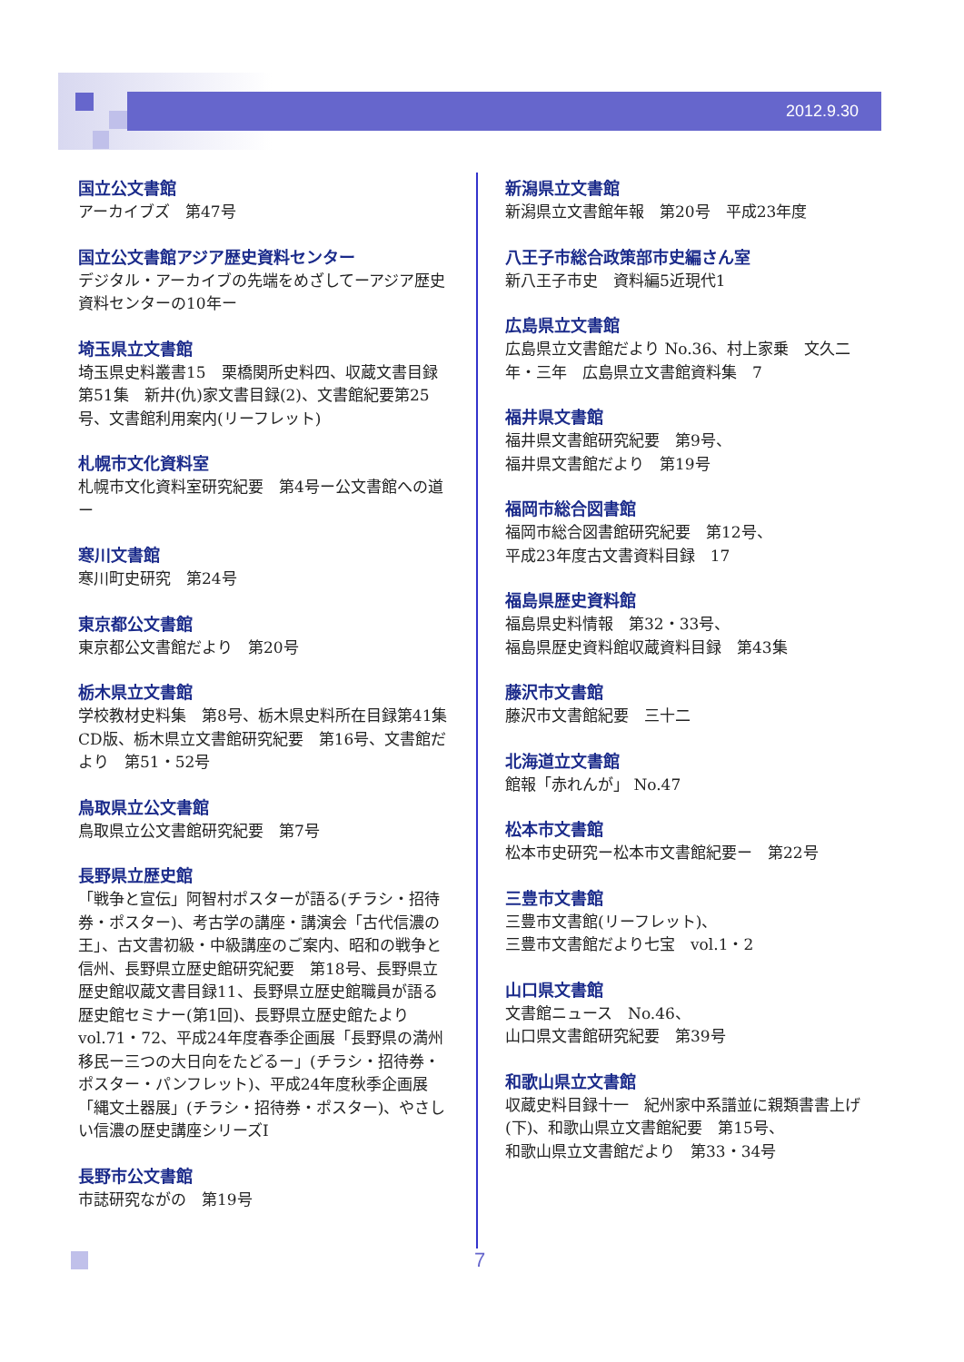2012.9.30
国立公文書館
アーカイブズ　第47号
国立公文書館アジア歴史資料センター
デジタル・アーカイブの先端をめざしてーアジア歴史資料センターの10年ー
埼玉県立文書館
埼玉県史料叢書15　栗橋関所史料四、収蔵文書目録第51集　新井(仇)家文書目録(2)、文書館紀要第25号、文書館利用案内(リーフレット)
札幌市文化資料室
札幌市文化資料室研究紀要　第4号ー公文書館への道ー
寒川文書館
寒川町史研究　第24号
東京都公文書館
東京都公文書館だより　第20号
栃木県立文書館
学校教材史料集　第8号、栃木県史料所在目録第41集CD版、栃木県立文書館研究紀要　第16号、文書館だより　第51・52号
鳥取県立公文書館
鳥取県立公文書館研究紀要　第7号
長野県立歴史館
「戦争と宣伝」阿智村ポスターが語る(チラシ・招待券・ポスター)、考古学の講座・講演会「古代信濃の王」、古文書初級・中級講座のご案内、昭和の戦争と信州、長野県立歴史館研究紀要　第18号、長野県立歴史館収蔵文書目録11、長野県立歴史館職員が語る歴史館セミナー(第1回)、長野県立歴史館たより　vol.71・72、平成24年度春季企画展「長野県の満州移民ー三つの大日向をたどるー」(チラシ・招待券・ポスター・パンフレット)、平成24年度秋季企画展「縄文土器展」(チラシ・招待券・ポスター)、やさしい信濃の歴史講座シリーズⅠ
長野市公文書館
市誌研究ながの　第19号
新潟県立文書館
新潟県立文書館年報　第20号　平成23年度
八王子市総合政策部市史編さん室
新八王子市史　資料編5近現代1
広島県立文書館
広島県立文書館だより No.36、村上家乗　文久二年・三年　広島県立文書館資料集　7
福井県文書館
福井県文書館研究紀要　第9号、
福井県文書館だより　第19号
福岡市総合図書館
福岡市総合図書館研究紀要　第12号、
平成23年度古文書資料目録　17
福島県歴史資料館
福島県史料情報　第32・33号、
福島県歴史資料館収蔵資料目録　第43集
藤沢市文書館
藤沢市文書館紀要　三十二
北海道立文書館
館報「赤れんが」 No.47
松本市文書館
松本市史研究ー松本市文書館紀要ー　第22号
三豊市文書館
三豊市文書館(リーフレット)、
三豊市文書館だより七宝　vol.1・2
山口県文書館
文書館ニュース　No.46、
山口県文書館研究紀要　第39号
和歌山県立文書館
収蔵史料目録十一　紀州家中系譜並に親類書書上げ(下)、和歌山県立文書館紀要　第15号、
和歌山県立文書館だより　第33・34号
7